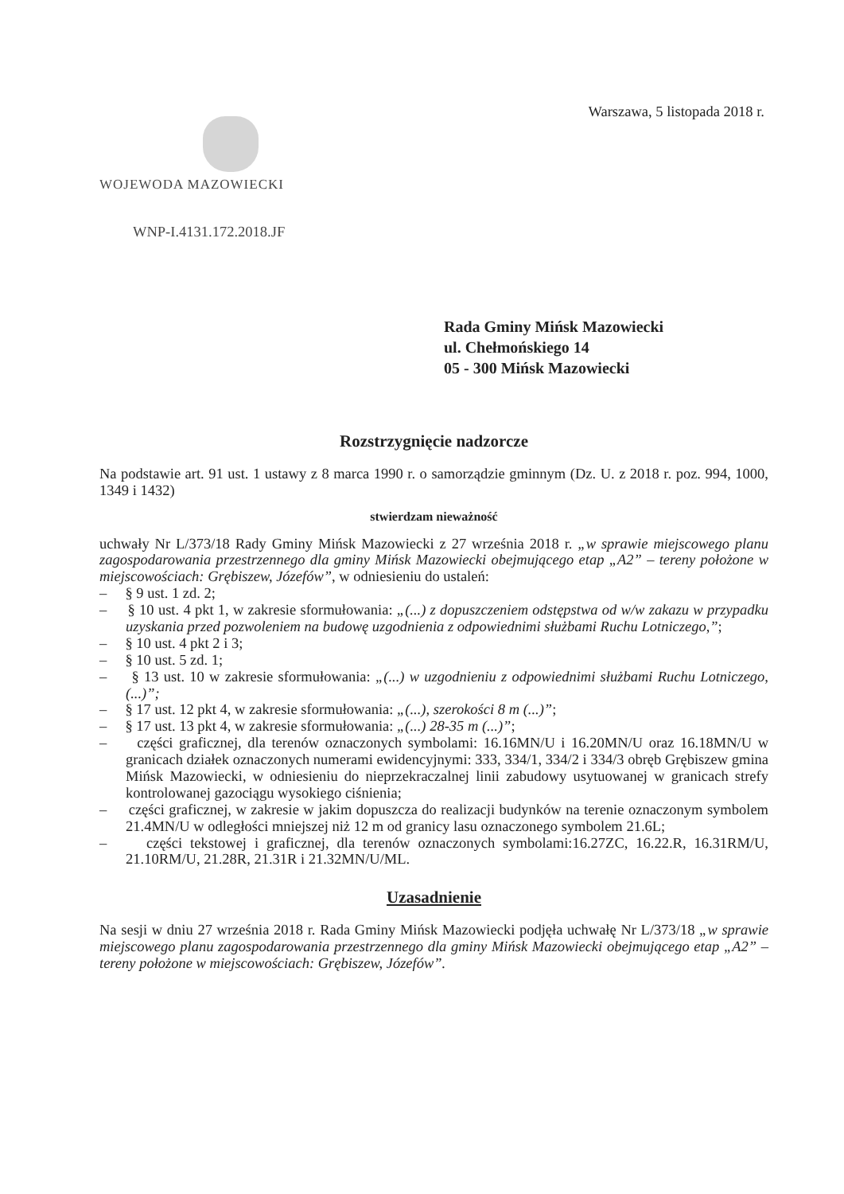Warszawa, 5 listopada 2018 r.
WOJEWODA MAZOWIECKI
WNP-I.4131.172.2018.JF
Rada Gminy Mińsk Mazowiecki
ul. Chełmońskiego 14
05 - 300 Mińsk Mazowiecki
Rozstrzygnięcie nadzorcze
Na podstawie art. 91 ust. 1 ustawy z 8 marca 1990 r. o samorządzie gminnym (Dz. U. z 2018 r. poz. 994, 1000, 1349 i 1432)
stwierdzam nieważność
uchwały Nr L/373/18 Rady Gminy Mińsk Mazowiecki z 27 września 2018 r. „w sprawie miejscowego planu zagospodarowania przestrzennego dla gminy Mińsk Mazowiecki obejmującego etap „A2” – tereny położone w miejscowościach: Grębiszew, Józefów”, w odniesieniu do ustaleń:
– § 9 ust. 1 zd. 2;
– § 10 ust. 4 pkt 1, w zakresie sformułowania: „(...) z dopuszczeniem odstępstwa od w/w zakazu w przypadku uzyskania przed pozwoleniem na budowę uzgodnienia z odpowiednimi służbami Ruchu Lotniczego,”;
– § 10 ust. 4 pkt 2 i 3;
– § 10 ust. 5 zd. 1;
– § 13 ust. 10 w zakresie sformułowania: „(...) w uzgodnieniu z odpowiednimi służbami Ruchu Lotniczego, (...)”;
– § 17 ust. 12 pkt 4, w zakresie sformułowania: „(...), szerokości 8 m (...)”;
– § 17 ust. 13 pkt 4, w zakresie sformułowania: „(...) 28-35 m (...)”;
– części graficznej, dla terenów oznaczonych symbolami: 16.16MN/U i 16.20MN/U oraz 16.18MN/U w granicach działek oznaczonych numerami ewidencyjnymi: 333, 334/1, 334/2 i 334/3 obręb Grębiszew gmina Mińsk Mazowiecki, w odniesieniu do nieprzekraczalnej linii zabudowy usytuowanej w granicach strefy kontrolowanej gazociągu wysokiego ciśnienia;
– części graficznej, w zakresie w jakim dopuszcza do realizacji budynków na terenie oznaczonym symbolem 21.4MN/U w odległości mniejszej niż 12 m od granicy lasu oznaczonego symbolem 21.6L;
– części tekstowej i graficznej, dla terenów oznaczonych symbolami:16.27ZC, 16.22.R, 16.31RM/U, 21.10RM/U, 21.28R, 21.31R i 21.32MN/U/ML.
Uzasadnienie
Na sesji w dniu 27 września 2018 r. Rada Gminy Mińsk Mazowiecki podjęła uchwałę Nr L/373/18 „w sprawie miejscowego planu zagospodarowania przestrzennego dla gminy Mińsk Mazowiecki obejmującego etap „A2” – tereny położone w miejscowościach: Grębiszew, Józefów”.